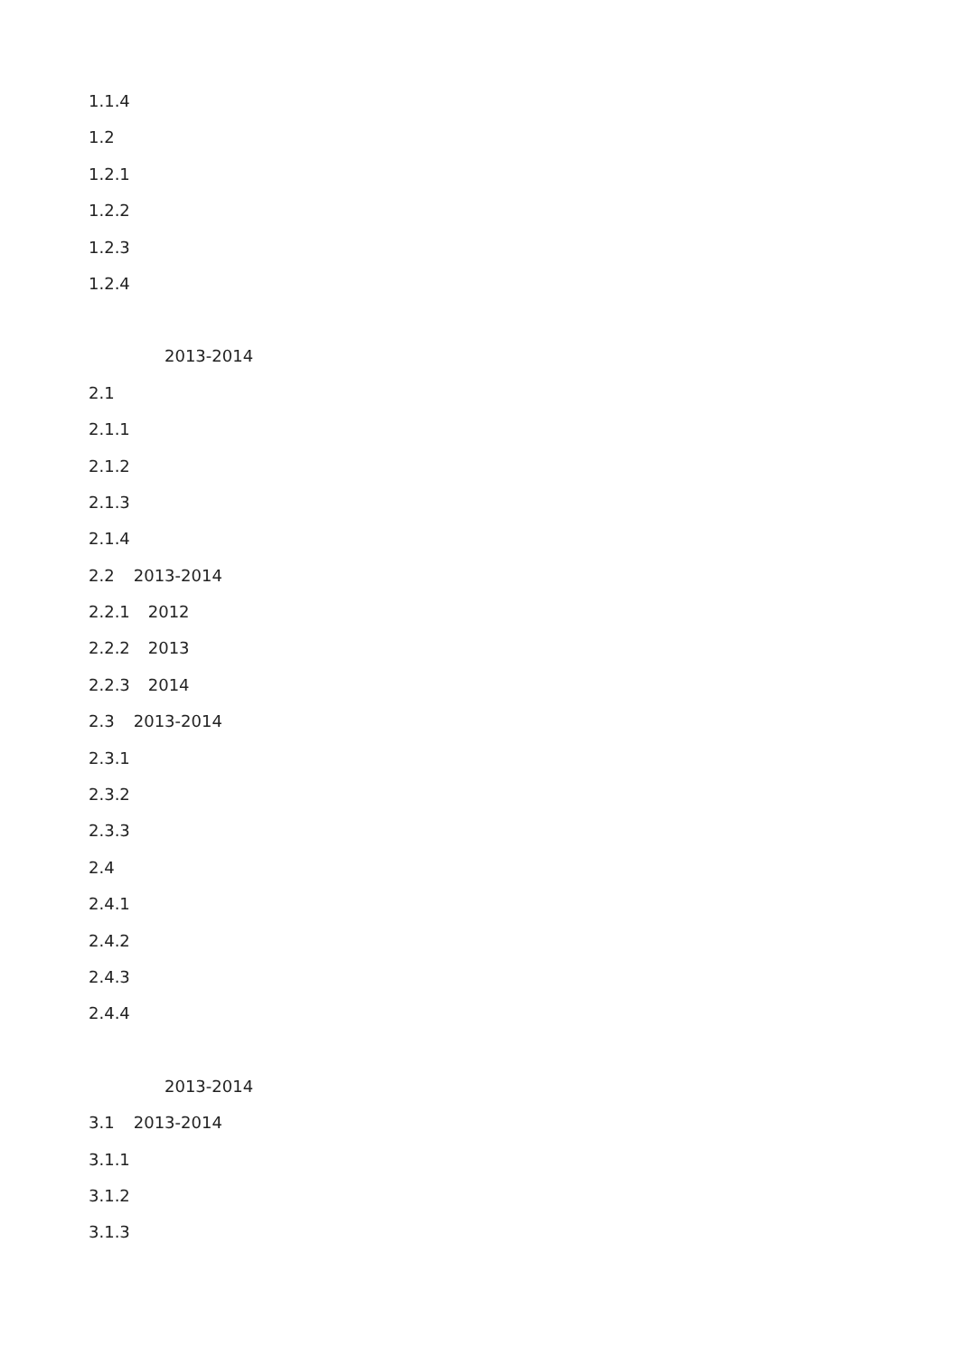1.1.4
1.2
1.2.1
1.2.2
1.2.3
1.2.4
2013-2014
2.1
2.1.1
2.1.2
2.1.3
2.1.4
2.2 2013-2014
2.2.1 2012
2.2.2 2013
2.2.3 2014
2.3 2013-2014
2.3.1
2.3.2
2.3.3
2.4
2.4.1
2.4.2
2.4.3
2.4.4
2013-2014
3.1 2013-2014
3.1.1
3.1.2
3.1.3